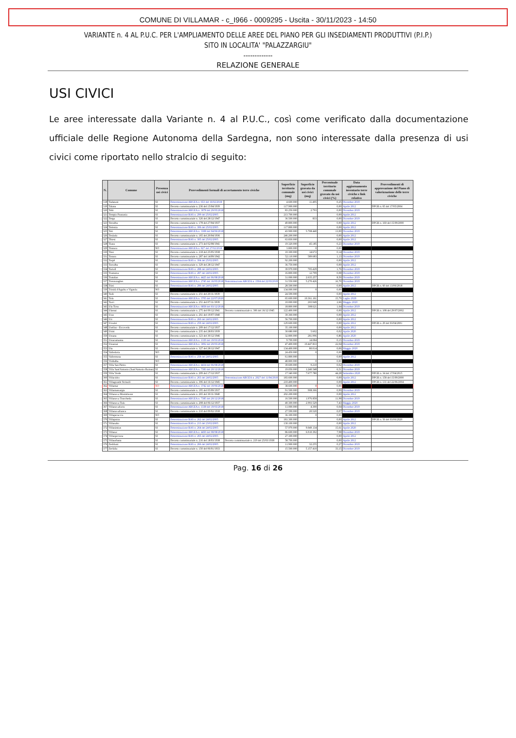COMUNE DI VILLAMAR - c_I966 - 0009295 - Uscita - 30/11/2023 - 14:50
VARIANTE n. 4 AL P.U.C. PER L'AMPLIAMENTO DELLE AREE DEL PIANO PER GLI INSEDIAMENTI PRODUTTIVI (P.I.P.)
SITO IN LOCALITA' "PALAZZARGIU"
-------------
RELAZIONE GENERALE
USI CIVICI
Le aree interessate dalla Variante n. 4 al P.U.C., così come verificato dalla documentazione ufficiale delle Regione Autonoma della Sardegna, non sono interessate dalla presenza di usi civici come riportato nello stralcio di seguito:
| N. | Comune | Presenza usi civici | Provvedimenti formali di accertamento terre civiche | | Superficie territorio comunale (mq) | Superficie gravata da usi civici (mq) | Percentuale territorio comunale gravato da usi civici (%) | Data aggiornamento inventario terre civiche e link relativo | Provvedimenti di approvazione del Piano di valorizzazione delle terre civiche |
| --- | --- | --- | --- | --- | --- | --- | --- | --- | --- |
| 318 | Tadasuni | SI | Determinazione ARGEA n. 653 del 16/02/2018 | | 4.600.000 | 11.495 | 0,25 | Dicembre 2019 | |
| 319 | Talana | SI | Decreto commissariale n. 236 del 15/04/1939 | | 117.900.000 | | 0,00 | Aprile 2012 | DPGR n. 65 del 17/05/2004 |
| 320 | Telti | SI | Determinazione ARGEA n. 3078 del 29/05/2018 | | 83.250.000 | 2.793 | 0,00 | Dicembre 2019 | |
| 321 | Tempio Pausania | SI | Determinazione RAS n. 299 del 25/02/2005 | | 213.700.000 | | 0,00 | Aprile 2012 | |
| 322 | Tergu | SI | Decreto commissariale n. 326 del 28/12/1947 | | 36.500.000 | 833 | 0,00 | Dicembre 2019 | |
| 323 | Terralba | SI | Decreto commissariale n. 178 del 27/04/1937 | | 49.800.000 | | 0,00 | Aprile 2012 | DPGR n. 160 del 15/09/2000 |
| 324 | Tertenia | SI | Determinazione RAS n. 306 del 25/02/2005 | | 117.800.000 | | 0,00 | Aprile 2012 | |
| 325 | Teti | SI | Determinazione ARGEA n. 3308 del 04/06/2018 | | 43.900.000 | 5.708.440 | 13,00 | Dicembre 2019 | |
| 326 | Teulada | SI | Decreto commissariale n. 165 del 20/04/1936 | | 246.200.000 | | 0,00 | Aprile 2012 | |
| 327 | Thiesi | SI | Determinazione RAS n. 305 del 25/02/2005 | | 63.830.000 | | 0,00 | Aprile 2012 | |
| 328 | Tiana | SI | Decreto commissariale n. 273 del 02/08/1941 | | 19.320.000 | 45.185 | 0,23 | Dicembre 2019 | |
| 329 | Tinnura | NO | Determinazione ARGEA n. 827 del 27/02/2018 | | 3.800.000 | 0 | 0,00 | | |
| 330 | Tissi | SI | Decreto commissariale n. 218 del 25/05/1938 | | 10.300.000 | 14.672 | 0,14 | Dicembre 2019 | |
| 331 | Tonara | SI | Decreto commissariale n. 287 del 14/09/1942 | | 52.110.000 | 589.683 | 1,13 | Dicembre 2019 | |
| 332 | Torpè | SI | Determinazione RAS n. 304 del 25/02/2005 | | 92.200.000 | | 0,00 | Aprile 2012 | |
| 333 | Torralba | SI | Decreto commissariale n. 329 del 28/12/1947 | | 36.750.000 | | 0,00 | Aprile 2012 | |
| 334 | Tortolì | SI | Determinazione RAS n. 288 del 24/02/2005 | | 39.970.000 | 705.429 | 1,76 | Dicembre 2019 | |
| 335 | Tramatza | SI | Determinazione RAS n. 287 del 24/02/2005 | | 16.800.000 | 12.799 | 0,08 | Dicembre 2019 | |
| 336 | Tratalias | SI | Determinazione ARGEA n. 4425 del 06/08/2018 | | 31.000.000 | 2.635.257 | 8,50 | Dicembre 2019 | |
| 337 | Tresnuraghes | SI | Determinazione ARGEA n. 2745 del 16/05/2018 | Determinazione ARGEA n. 1504 del 22/03/2019 | 31.550.000 | 5.270.426 | 16,70 | Dicembre 2019 | |
| 338 | Triei | SI | Determinazione RAS n. 286 del 24/02/2005 | | 28.500.000 | | 0,00 | Aprile 2012 | DPGR n. 60 del 13/06/2018 |
| 339 | Trinità d'Agultu e Vignola | NO | | | 134.000.000 | 0 | 0,00 | | |
| 340 | Tuili | SI | Decreto commissariale n. 251 del 20/11/1939 | | 24.590.000 | | 0,00 | Aprile 2012 | |
| 341 | Tula | SI | Determinazione ARGEA n. 3705 del 22/07/2020 | | 65.600.000 | 10.361.161 | 15,79 | Luglio 2020 | |
| 342 | Turri | SI | Decreto commissariale n. 251 del 07/11/1939 | | 10.000.000 | 265.949 | 2,66 | Maggio 2020 | |
| 343 | Ula Tirso | SI | Determinazione ARGEA n. 6858 del 03/12/2018 | | 18.800.000 | 308.621 | 1,64 | Dicembre 2019 | |
| 344 | Ulassai | SI | Decreto commissariale n. 275 del 09/12/1941 | Decreto commissariale n. 306 del 16/12/1945 | 122.400.000 | | 0,00 | Aprile 2012 | DPGR n. 108 del 29/07/2002 |
| 345 | Uras | SI | Decreto commissariale n. 261 del 19/07/1940 | | 39.360.000 | | 0,00 | Aprile 2012 | |
| 346 | Uri | SI | Determinazione RAS n. 260 del 24/02/2005 | | 56.700.000 | | 0,00 | Aprile 2012 | |
| 347 | Urzulei | SI | Determinazione RAS n. 259 del 24/02/2005 | | 129.600.000 | | 0,00 | Aprile 2012 | DPGR n. 29 del 03/04/2001 |
| 348 | Usellus - Escovedu | SI | Decreto commissariale n. 209 del 17/12/1937 | | 35.100.000 | | 0,00 | Aprile 2012 | |
| 349 | Usini | SI | Decreto commissariale n. 235 del 28/03/1939 | | 30.680.000 | 5.602 | 0,02 | Aprile 2020 | |
| 350 | Ussana | SI | Decreto commissariale n. 323 del 30/12/1946 | | 32.800.000 | 281.996 | 0,86 | Aprile 2020 | |
| 351 | Ussaramanna | SI | Determinazione ARGEA n. 1339 del 19/03/2018 | | 9.700.000 | 14.084 | 0,15 | Dicembre 2019 | |
| 352 | Ussassai | SI | Determinazione ARGEA n. 3092 del 29/05/2018 | | 47.400.000 | 10.447.833 | 22,04 | Dicembre 2019 | |
| 353 | Uta | SI | Decreto commissariale n. 327 del 28/12/1947 | | 134.400.000 | 80.014 | 0,06 | Maggio 2020 | |
| 354 | Valledoria | NO | | | 24.450.000 | 0 | 0,00 | | |
| 355 | Vallermosa | SI | Determinazione RAS n. 258 del 24/02/2005 | | 61.800.000 | | 0,00 | Aprile 2012 | |
| 356 | Viddalba | NO | | | 48.800.000 | 0 | 0,00 | | |
| 357 | Villa San Pietro | SI | Determinazione ARGEA n. 4434 del 06/08/2018 | | 39.600.000 | 9.210 | 0,02 | Dicembre 2019 | |
| 358 | Villa Sant'Antonio (Sant'Antonio Ruinas) | SI | Determinazione ARGEA n. 7383 del 20/12/2018 | | 19.050.000 | 1.240.548 | 6,51 | Dicembre 2019 | |
| 359 | Villa Verde | SI | Decreto commissariale n. 209 del 17/12/1937 | | 17.340.000 | 7.677.780 | 44,28 | Settembre 2020 | DPGR n. 34 del 17/04/2015 |
| 360 | Villacidro | SI | Determinazione RAS n. 263 del 24/02/2005 | Determinazione ARGEA n. 2027 del 11/04/2018 | 183.600.000 | | 0,00 | Aprile 2012 | DPGR n. 158 del 15/09/2000 |
| 361 | Villagrande Strisaili | SI | Decreto commissariale n. 306 del 16/12/1945 | | 210.400.000 | | 0,00 | Aprile 2012 | DPGR n. 131 del 22/06/2004 |
| 362 | Villamar | NO | Determinazione ARGEA n. 3742 del 19/06/2018 | | 38.600.000 | 0 | 0,00 | | |
| 363 | Villamassargia | SI | Decreto commissariale n. 195 del 05/09/1937 | | 91.500.000 | 908.366 | 0,99 | Dicembre 2019 | |
| 364 | Villanova Monteleone | SI | Decreto commissariale n. 265 del 30/11/1940 | | 202.200.000 | | 0,00 | Aprile 2012 | |
| 365 | Villanova Truschedu | SI | Determinazione ARGEA n. 7385 del 20/12/2018 | | 16.500.000 | 1.976.858 | 11,98 | Dicembre 2019 | |
| 366 | Villanova Tulo | SI | Decreto commissariale n. 208 del 06/12/1937 | | 40.300.000 | 2.993.529 | 7,43 | Maggio 2020 | |
| 367 | Villanovaforru | SI | Determinazione ARGEA n. 1338 del 19/03/2018 | | 11.000.000 | 4.300 | 0,04 | Dicembre 2019 | |
| 368 | Villanovafranca | SI | Decreto commissariale n. 210 del 09/02/1938 | | 27.590.000 | 20.520 | 0,07 | Dicembre 2019 | |
| 369 | Villaperuccio | NO | | | 36.300.000 | 0 | 0,00 | | |
| 370 | Villaputzu | SI | Determinazione RAS n. 262 del 24/02/2005 | | 181.300.000 | | 0,00 | Aprile 2012 | DPGR n. 56 del 03/06/2020 |
| 371 | Villasalto | SI | Determinazione RAS n. 213 del 23/02/2005 | | 130.100.000 | | 0,00 | Aprile 2012 | |
| 372 | Villasimius | SI | Determinazione RAS n. 264 del 24/02/2005 | | 57.970.000 | 9.049.134 | 15,61 | Aprile 2020 | |
| 373 | Villasor | SI | Determinazione ARGEA n. 4450 del 08/08/2018 | | 86.600.000 | 6.910.392 | 7,98 | Dicembre 2019 | |
| 374 | Villaspeciosa | SI | Determinazione RAS n. 265 del 24/02/2005 | | 27.300.000 | | 0,00 | Aprile 2012 | |
| 375 | Villaurbana | SI | Decreto commissariale n. 216 del 18/03/1938 | Decreto commissariale n. 219 del 25/03/1938 | 58.700.000 | | 0,00 | Aprile 2012 | |
| 376 | Zeddiani | SI | Determinazione RAS n. 266 del 24/02/2005 | | 11.900.000 | 32.255 | 0,27 | Dicembre 2019 | |
| 377 | Zerfaliu | SI | Decreto commissariale n. 150 del 06/01/1933 | | 15.560.000 | 5.157.410 | 33,15 | Dicembre 2019 | |
Pag. 16 di 26